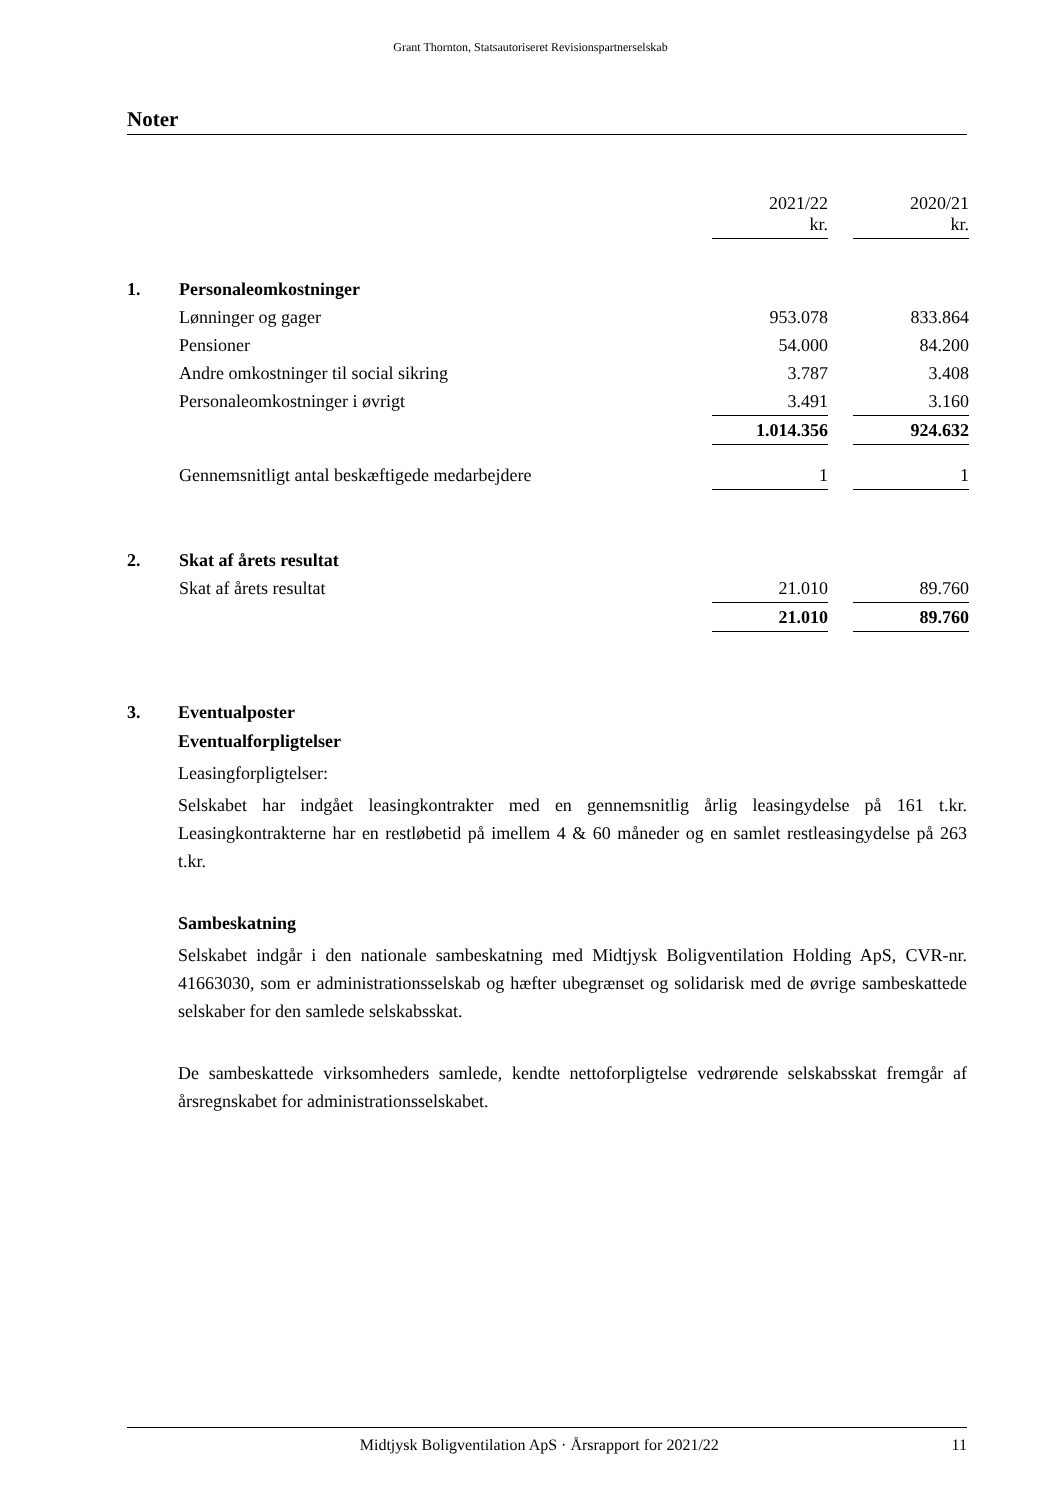Grant Thornton, Statsautoriseret Revisionspartnerselskab
Noter
| | | 2021/22 kr. | | 2020/21 kr. |
| 1. | Personaleomkostninger | | | |
| | Lønninger og gager | 953.078 | | 833.864 |
| | Pensioner | 54.000 | | 84.200 |
| | Andre omkostninger til social sikring | 3.787 | | 3.408 |
| | Personaleomkostninger i øvrigt | 3.491 | | 3.160 |
| | | 1.014.356 | | 924.632 |
| | Gennemsnitligt antal beskæftigede medarbejdere | 1 | | 1 |
| 2. | Skat af årets resultat | | | |
| | Skat af årets resultat | 21.010 | | 89.760 |
| | | 21.010 | | 89.760 |
3. Eventualposter
Eventualforpligtelser
Leasingforpligtelser:
Selskabet har indgået leasingkontrakter med en gennemsnitlig årlig leasingydelse på 161 t.kr. Leasingkontrakterne har en restløbetid på imellem 4 & 60 måneder og en samlet restleasingydelse på 263 t.kr.
Sambeskatning
Selskabet indgår i den nationale sambeskatning med Midtjysk Boligventilation Holding ApS, CVR-nr. 41663030, som er administrationsselskab og hæfter ubegrænset og solidarisk med de øvrige sambeskattede selskaber for den samlede selskabsskat.
De sambeskattede virksomheders samlede, kendte nettoforpligtelse vedrørende selskabsskat fremgår af årsregnskabet for administrationsselskabet.
Midtjysk Boligventilation ApS · Årsrapport for 2021/22 11